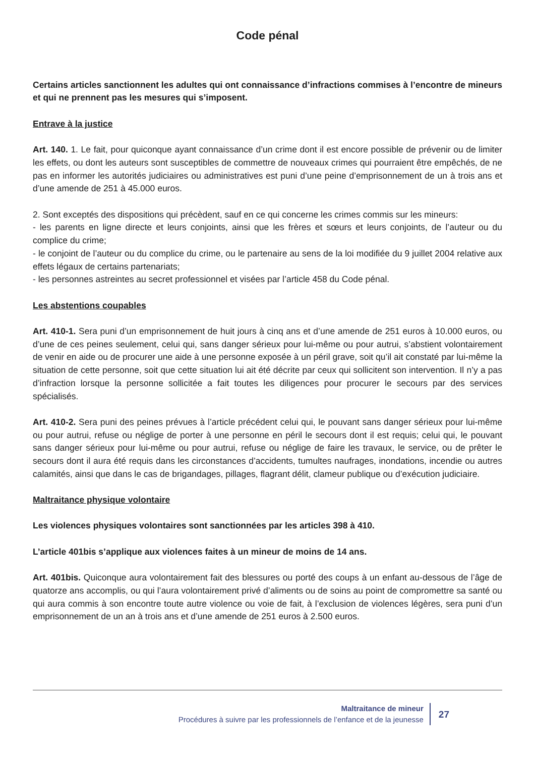Code pénal
Certains articles sanctionnent les adultes qui ont connaissance d’infractions commises à l’encontre de mineurs et qui ne prennent pas les mesures qui s’imposent.
Entrave à la justice
Art. 140. 1. Le fait, pour quiconque ayant connaissance d’un crime dont il est encore possible de prévenir ou de limiter les effets, ou dont les auteurs sont susceptibles de commettre de nouveaux crimes qui pourraient être empêchés, de ne pas en informer les autorités judiciaires ou administratives est puni d’une peine d’emprisonnement de un à trois ans et d’une amende de 251 à 45.000 euros.
2. Sont exceptés des dispositions qui précèdent, sauf en ce qui concerne les crimes commis sur les mineurs:
- les parents en ligne directe et leurs conjoints, ainsi que les frères et sœurs et leurs conjoints, de l’auteur ou du complice du crime;
- le conjoint de l’auteur ou du complice du crime, ou le partenaire au sens de la loi modifiée du 9 juillet 2004 relative aux effets légaux de certains partenariats;
- les personnes astreintes au secret professionnel et visées par l’article 458 du Code pénal.
Les abstentions coupables
Art. 410-1. Sera puni d’un emprisonnement de huit jours à cinq ans et d’une amende de 251 euros à 10.000 euros, ou d’une de ces peines seulement, celui qui, sans danger sérieux pour lui-même ou pour autrui, s’abstient volontairement de venir en aide ou de procurer une aide à une personne exposée à un péril grave, soit qu’il ait constaté par lui-même la situation de cette personne, soit que cette situation lui ait été décrite par ceux qui sollicitent son intervention. Il n’y a pas d’infraction lorsque la personne sollicitée a fait toutes les diligences pour procurer le secours par des services spécialisés.
Art. 410-2. Sera puni des peines prévues à l’article précédent celui qui, le pouvant sans danger sérieux pour lui-même ou pour autrui, refuse ou néglige de porter à une personne en péril le secours dont il est requis; celui qui, le pouvant sans danger sérieux pour lui-même ou pour autrui, refuse ou néglige de faire les travaux, le service, ou de prêter le secours dont il aura été requis dans les circonstances d’accidents, tumultes naufrages, inondations, incendie ou autres calamités, ainsi que dans le cas de brigandages, pillages, flagrant délit, clameur publique ou d’exécution judiciaire.
Maltraitance physique volontaire
Les violences physiques volontaires sont sanctionnées par les articles 398 à 410.
L’article 401bis s’applique aux violences faites à un mineur de moins de 14 ans.
Art. 401bis. Quiconque aura volontairement fait des blessures ou porté des coups à un enfant au-dessous de l’âge de quatorze ans accomplis, ou qui l’aura volontairement privé d’aliments ou de soins au point de compromettre sa santé ou qui aura commis à son encontre toute autre violence ou voie de fait, à l’exclusion de violences légères, sera puni d’un emprisonnement de un an à trois ans et d’une amende de 251 euros à 2.500 euros.
Maltraitance de mineur
Procédures à suivre par les professionnels de l’enfance et de la jeunesse
27